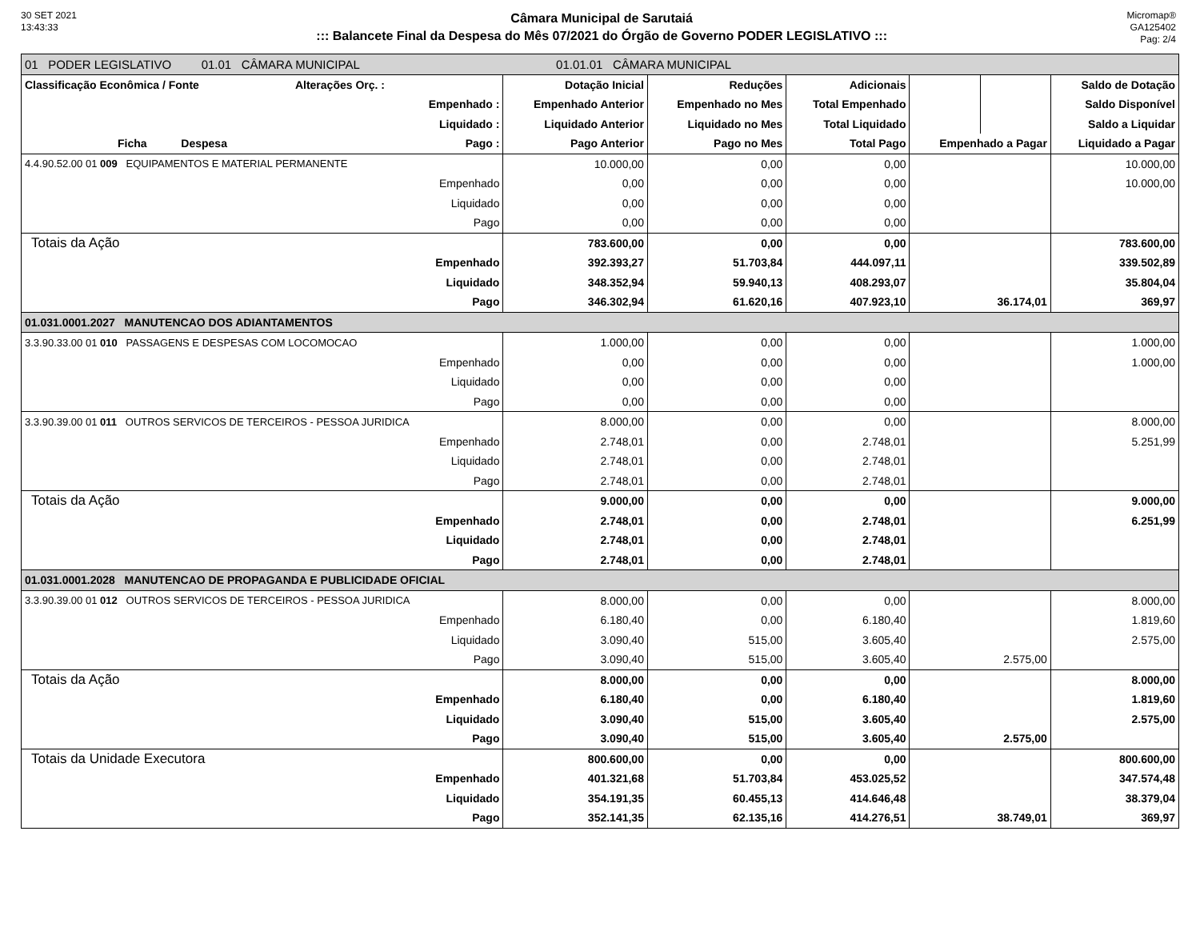30 SET 2021
13:43:33
Câmara Municipal de Sarutaiá
::: Balancete Final da Despesa do Mês 07/2021 do Órgão de Governo PODER LEGISLATIVO :::
Micromap®
GA125402
Pag: 2/4
| 01 PODER LEGISLATIVO 01.01 CÂMARA MUNICIPAL 01.01.01 CÂMARA MUNICIPAL | | | | | | |
| Classificação Econômica / Fonte Alterações Orç. : | Dotação Inicial | Reduções | Adicionais | | | Saldo de Dotação |
| Empenhado : | Empenhado Anterior | Empenhado no Mes | Total Empenhado | | | Saldo Disponível |
| Liquidado : | Liquidado Anterior | Liquidado no Mes | Total Liquidado | | | Saldo a Liquidar |
| Ficha Despesa Pago : | Pago Anterior | Pago no Mes | Total Pago | Empenhado a Pagar | | Liquidado a Pagar |
| 4.4.90.52.00 01 009 EQUIPAMENTOS E MATERIAL PERMANENTE | 10.000,00 | 0,00 | 0,00 | | | 10.000,00 |
| Empenhado | 0,00 | 0,00 | 0,00 | | | 10.000,00 |
| Liquidado | 0,00 | 0,00 | 0,00 | | | |
| Pago | 0,00 | 0,00 | 0,00 | | | |
| Totais da Ação | 783.600,00 | 0,00 | 0,00 | | | 783.600,00 |
| Empenhado | 392.393,27 | 51.703,84 | 444.097,11 | | | 339.502,89 |
| Liquidado | 348.352,94 | 59.940,13 | 408.293,07 | | | 35.804,04 |
| Pago | 346.302,94 | 61.620,16 | 407.923,10 | 36.174,01 | | 369,97 |
| 01.031.0001.2027 MANUTENCAO DOS ADIANTAMENTOS | | | | | | |
| 3.3.90.33.00 01 010 PASSAGENS E DESPESAS COM LOCOMOCAO | 1.000,00 | 0,00 | 0,00 | | | 1.000,00 |
| Empenhado | 0,00 | 0,00 | 0,00 | | | 1.000,00 |
| Liquidado | 0,00 | 0,00 | 0,00 | | | |
| Pago | 0,00 | 0,00 | 0,00 | | | |
| 3.3.90.39.00 01 011 OUTROS SERVICOS DE TERCEIROS - PESSOA JURIDICA | 8.000,00 | 0,00 | 0,00 | | | 8.000,00 |
| Empenhado | 2.748,01 | 0,00 | 2.748,01 | | | 5.251,99 |
| Liquidado | 2.748,01 | 0,00 | 2.748,01 | | | |
| Pago | 2.748,01 | 0,00 | 2.748,01 | | | |
| Totais da Ação | 9.000,00 | 0,00 | 0,00 | | | 9.000,00 |
| Empenhado | 2.748,01 | 0,00 | 2.748,01 | | | 6.251,99 |
| Liquidado | 2.748,01 | 0,00 | 2.748,01 | | | |
| Pago | 2.748,01 | 0,00 | 2.748,01 | | | |
| 01.031.0001.2028 MANUTENCAO DE PROPAGANDA E PUBLICIDADE OFICIAL | | | | | | |
| 3.3.90.39.00 01 012 OUTROS SERVICOS DE TERCEIROS - PESSOA JURIDICA | 8.000,00 | 0,00 | 0,00 | | | 8.000,00 |
| Empenhado | 6.180,40 | 0,00 | 6.180,40 | | | 1.819,60 |
| Liquidado | 3.090,40 | 515,00 | 3.605,40 | | | 2.575,00 |
| Pago | 3.090,40 | 515,00 | 3.605,40 | 2.575,00 | | |
| Totais da Ação | 8.000,00 | 0,00 | 0,00 | | | 8.000,00 |
| Empenhado | 6.180,40 | 0,00 | 6.180,40 | | | 1.819,60 |
| Liquidado | 3.090,40 | 515,00 | 3.605,40 | | | 2.575,00 |
| Pago | 3.090,40 | 515,00 | 3.605,40 | 2.575,00 | | |
| Totais da Unidade Executora | 800.600,00 | 0,00 | 0,00 | | | 800.600,00 |
| Empenhado | 401.321,68 | 51.703,84 | 453.025,52 | | | 347.574,48 |
| Liquidado | 354.191,35 | 60.455,13 | 414.646,48 | | | 38.379,04 |
| Pago | 352.141,35 | 62.135,16 | 414.276,51 | 38.749,01 | | 369,97 |